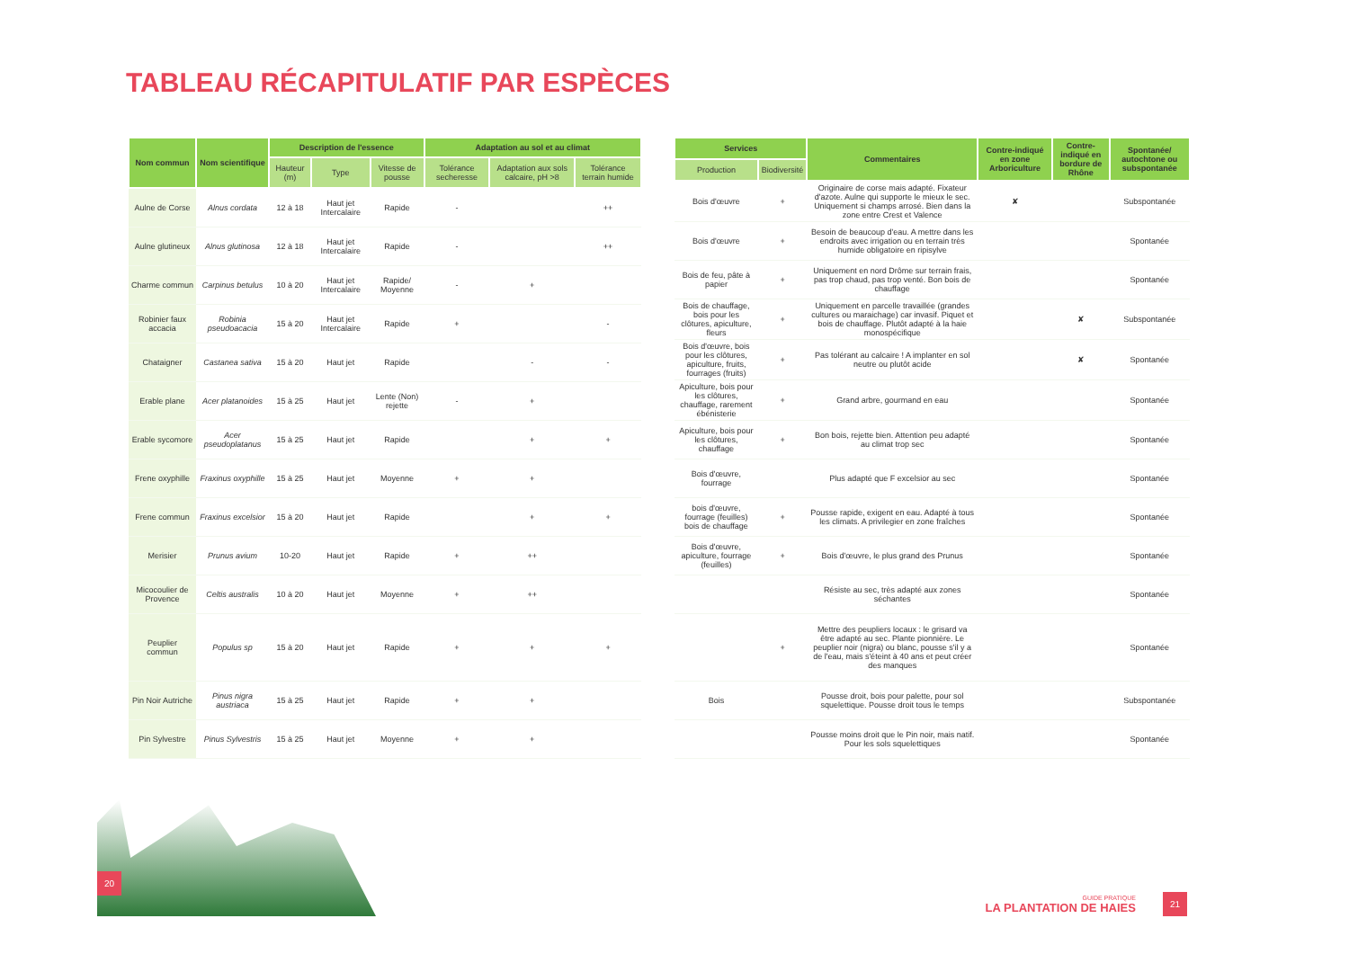TABLEAU RÉCAPITULATIF PAR ESPÈCES
| Nom commun | Nom scientifique | Description de l'essence | | | Adaptation au sol et au climat | | |
| --- | --- | --- | --- | --- | --- | --- | --- |
| | | Hauteur (m) | Type | Vitesse de pousse | Tolérance secheresse | Adaptation aux sols calcaire, pH >8 | Tolérance terrain humide |
| Aulne de Corse | Alnus cordata | 12 à 18 | Haut jet Intercalaire | Rapide | - | | ++ |
| Aulne glutineux | Alnus glutinosa | 12 à 18 | Haut jet Intercalaire | Rapide | - | | ++ |
| Charme commun | Carpinus betulus | 10 à 20 | Haut jet Intercalaire | Rapide/ Moyenne | - | + | |
| Robinier faux accacia | Robinia pseudoacacia | 15 à 20 | Haut jet Intercalaire | Rapide | + | | - |
| Chataigner | Castanea sativa | 15 à 20 | Haut jet | Rapide | | - | - |
| Erable plane | Acer platanoides | 15 à 25 | Haut jet | Lente (Non) rejette | - | + | |
| Erable sycomore | Acer pseudoplatanus | 15 à 25 | Haut jet | Rapide | | + | + |
| Frene oxyphille | Fraxinus oxyphille | 15 à 25 | Haut jet | Moyenne | + | + | |
| Frene commun | Fraxinus excelsior | 15 à 20 | Haut jet | Rapide | | + | + |
| Merisier | Prunus avium | 10-20 | Haut jet | Rapide | + | ++ | |
| Micocoulier de Provence | Celtis australis | 10 à 20 | Haut jet | Moyenne | + | ++ | |
| Peuplier commun | Populus sp | 15 à 20 | Haut jet | Rapide | + | + | + |
| Pin Noir Autriche | Pinus nigra austriaca | 15 à 25 | Haut jet | Rapide | + | + | |
| Pin Sylvestre | Pinus Sylvestris | 15 à 25 | Haut jet | Moyenne | + | + | |
| Services | | Commentaires | Contre-indiqué en zone Arboriculture | Contre-indiqué en bordure de Rhône | Spontanée/ autochtone ou subspontanée |
| --- | --- | --- | --- | --- | --- |
| Production | Biodiversité | | | | |
| Bois d'œuvre | + | Originaire de corse mais adapté. Fixateur d'azote. Aulne qui supporte le mieux le sec. Uniquement si champs arrosé. Bien dans la zone entre Crest et Valence | ✘ | | Subspontanée |
| Bois d'œuvre | + | Besoin de beaucoup d'eau. A mettre dans les endroits avec irrigation ou en terrain très humide obligatoire en ripisylve | | | Spontanée |
| Bois de feu, pâte à papier | + | Uniquement en nord Drôme sur terrain frais, pas trop chaud, pas trop venté. Bon bois de chauffage | | | Spontanée |
| Bois de chauffage, bois pour les clôtures, apiculture, fleurs | + | Uniquement en parcelle travaillée (grandes cultures ou maraichage) car invasif. Piquet et bois de chauffage. Plutôt adapté à la haie monospécifique | | ✘ | Subspontanée |
| Bois d'œuvre, bois pour les clôtures, apiculture, fruits, fourrages (fruits) | + | Pas tolérant au calcaire ! A implanter en sol neutre ou plutôt acide | | ✘ | Spontanée |
| Apiculture, bois pour les clôtures, chauffage, rarement ébénisterie | + | Grand arbre, gourmand en eau | | | Spontanée |
| Apiculture, bois pour les clôtures, chauffage | + | Bon bois, rejette bien. Attention peu adapté au climat trop sec | | | Spontanée |
| Bois d'œuvre, fourrage | | Plus adapté que F excelsior au sec | | | Spontanée |
| bois d'œuvre, fourrage (feuilles) bois de chauffage | + | Pousse rapide, exigent en eau. Adapté à tous les climats. A privilegier en zone fraîches | | | Spontanée |
| Bois d'œuvre, apiculture, fourrage (feuilles) | + | Bois d'œuvre, le plus grand des Prunus | | | Spontanée |
| | | Résiste au sec, très adapté aux zones séchantes | | | Spontanée |
| | + | Mettre des peupliers locaux : le grisard va être adapté au sec. Plante pionnière. Le peuplier noir (nigra) ou blanc, pousse s'il y a de l'eau, mais s'éteint à 40 ans et peut créer des manques | | | Spontanée |
| Bois | | Pousse droit, bois pour palette, pour sol squelettique. Pousse droit tous le temps | | | Subspontanée |
| | | Pousse moins droit que le Pin noir, mais natif. Pour les sols squelettiques | | | Spontanée |
20
GUIDE PRATIQUE
LA PLANTATION DE HAIES
21